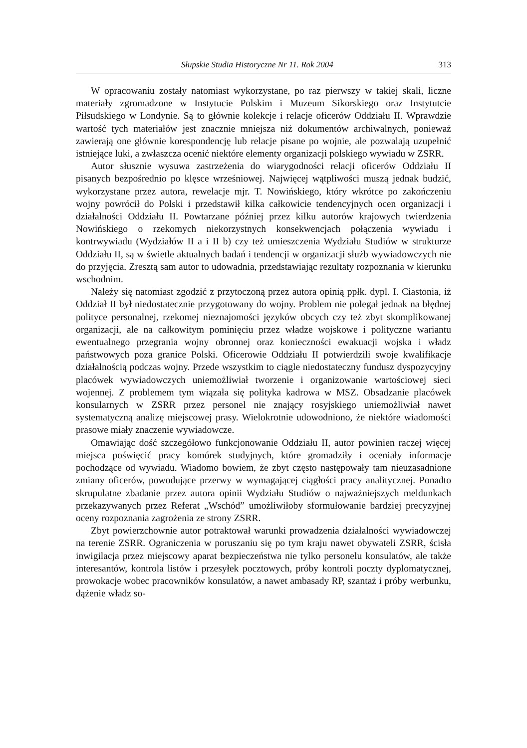Słupskie Studia Historyczne Nr 11. Rok 2004 313
W opracowaniu zostały natomiast wykorzystane, po raz pierwszy w takiej skali, liczne materiały zgromadzone w Instytucie Polskim i Muzeum Sikorskiego oraz Instytutcie Piłsudskiego w Londynie. Są to głównie kolekcje i relacje oficerów Oddziału II. Wprawdzie wartość tych materiałów jest znacznie mniejsza niż dokumentów archiwalnych, ponieważ zawierają one głównie korespondencję lub relacje pisane po wojnie, ale pozwalają uzupełnić istniejące luki, a zwłaszcza ocenić niektóre elementy organizacji polskiego wywiadu w ZSRR.
Autor słusznie wysuwa zastrzeżenia do wiarygodności relacji oficerów Oddziału II pisanych bezpośrednio po klęsce wrześniowej. Najwięcej wątpliwości muszą jednak budzić, wykorzystane przez autora, rewelacje mjr. T. Nowińskiego, który wkrótce po zakończeniu wojny powrócił do Polski i przedstawił kilka całkowicie tendencyjnych ocen organizacji i działalności Oddziału II. Powtarzane później przez kilku autorów krajowych twierdzenia Nowińskiego o rzekomych niekorzystnych konsekwencjach połączenia wywiadu i kontrwywiadu (Wydziałów II a i II b) czy też umieszczenia Wydziału Studiów w strukturze Oddziału II, są w świetle aktualnych badań i tendencji w organizacji służb wywiadowczych nie do przyjęcia. Zresztą sam autor to udowadnia, przedstawiając rezultaty rozpoznania w kierunku wschodnim.
Należy się natomiast zgodzić z przytoczoną przez autora opinią ppłk. dypl. I. Ciastonia, iż Oddział II był niedostatecznie przygotowany do wojny. Problem nie polegał jednak na błędnej polityce personalnej, rzekomej nieznajomości języków obcych czy też zbyt skomplikowanej organizacji, ale na całkowitym pominięciu przez władze wojskowe i polityczne wariantu ewentualnego przegrania wojny obronnej oraz konieczności ewakuacji wojska i władz państwowych poza granice Polski. Oficerowie Oddziału II potwierdzili swoje kwalifikacje działalnością podczas wojny. Przede wszystkim to ciągle niedostateczny fundusz dyspozycyjny placówek wywiadowczych uniemożliwiał tworzenie i organizowanie wartościowej sieci wojennej. Z problemem tym wiązała się polityka kadrowa w MSZ. Obsadzanie placówek konsularnych w ZSRR przez personel nie znający rosyjskiego uniemożliwiał nawet systematyczną analizę miejscowej prasy. Wielokrotnie udowodniono, że niektóre wiadomości prasowe miały znaczenie wywiadowcze.
Omawiając dość szczegółowo funkcjonowanie Oddziału II, autor powinien raczej więcej miejsca poświęcić pracy komórek studyjnych, które gromadziły i oceniały informacje pochodzące od wywiadu. Wiadomo bowiem, że zbyt często następowały tam nieuzasadnione zmiany oficerów, powodujące przerwy w wymagającej ciągłości pracy analitycznej. Ponadto skrupulatne zbadanie przez autora opinii Wydziału Studiów o najważniejszych meldunkach przekazywanych przez Referat „Wschód” umożliwiłoby sformułowanie bardziej precyzyjnej oceny rozpoznania zagrożenia ze strony ZSRR.
Zbyt powierzchownie autor potraktował warunki prowadzenia działalności wywiadowczej na terenie ZSRR. Ograniczenia w poruszaniu się po tym kraju nawet obywateli ZSRR, ścisła inwigilacja przez miejscowy aparat bezpieczeństwa nie tylko personelu konsulatów, ale także interesantów, kontrola listów i przesyłek pocztowych, próby kontroli poczty dyplomatycznej, prowokacje wobec pracowników konsulatów, a nawet ambasady RP, szantaż i próby werbunku, dążenie władz so-